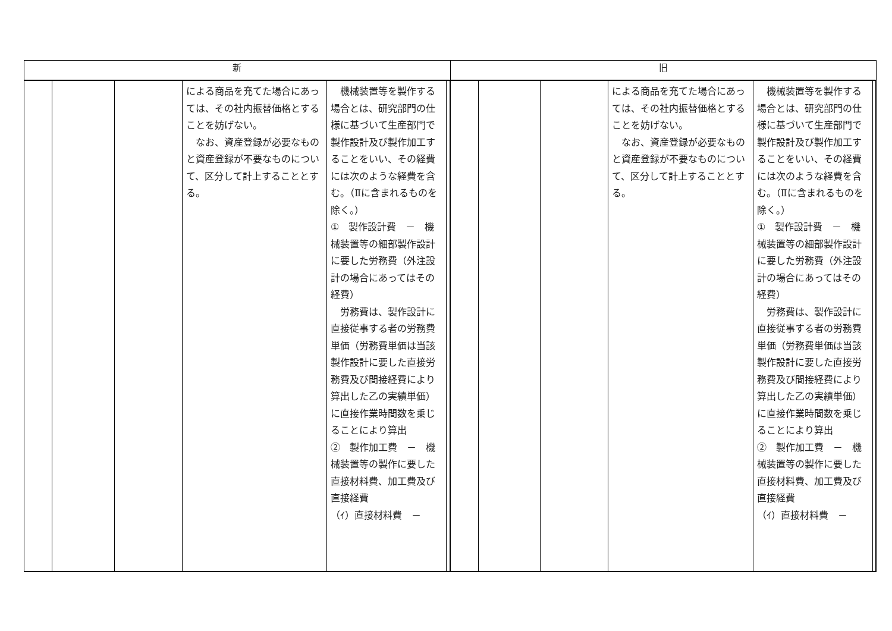| 新 | 旧 |
| --- | --- |
| / / / / による商品を充てた場合にあっては、その社内振替価格とすることを妨げない。 なお、資産登録が必要なものと資産登録が不要なものについて、区分して計上することとする。 / 機械装置等を製作する場合とは、研究部門の仕様に基づいて生産部門で製作設計及び製作加工することをいい、その経費には次のような経費を含む。（Ⅱに含まれるものを除く。） ① 製作設計費 － 機械装置等の細部製作設計に要した労務費（外注設計の場合にあってはその経費） 労務費は、製作設計に直接従事する者の労務費単価（労務費単価は当該製作設計に要した直接労務費及び間接経費により算出した乙の実績単価）に直接作業時間数を乗じることにより算出 ② 製作加工費 － 機械装置等の製作に要した直接材料費、加工費及び直接経費 （ｲ）直接材料費 － / / | / / / / による商品を充てた場合にあっては、その社内振替価格とすることを妨げない。 なお、資産登録が必要なものと資産登録が不要なものについて、区分して計上することとする。 / 機械装置等を製作する場合とは、研究部門の仕様に基づいて生産部門で製作設計及び製作加工することをいい、その経費には次のような経費を含む。（Ⅱに含まれるものを除く。） ① 製作設計費 － 機械装置等の細部製作設計に要した労務費（外注設計の場合にあってはその経費） 労務費は、製作設計に直接従事する者の労務費単価（労務費単価は当該製作設計に要した直接労務費及び間接経費により算出した乙の実績単価）に直接作業時間数を乗じることにより算出 ② 製作加工費 － 機械装置等の製作に要した直接材料費、加工費及び直接経費 （ｲ）直接材料費 － / / |